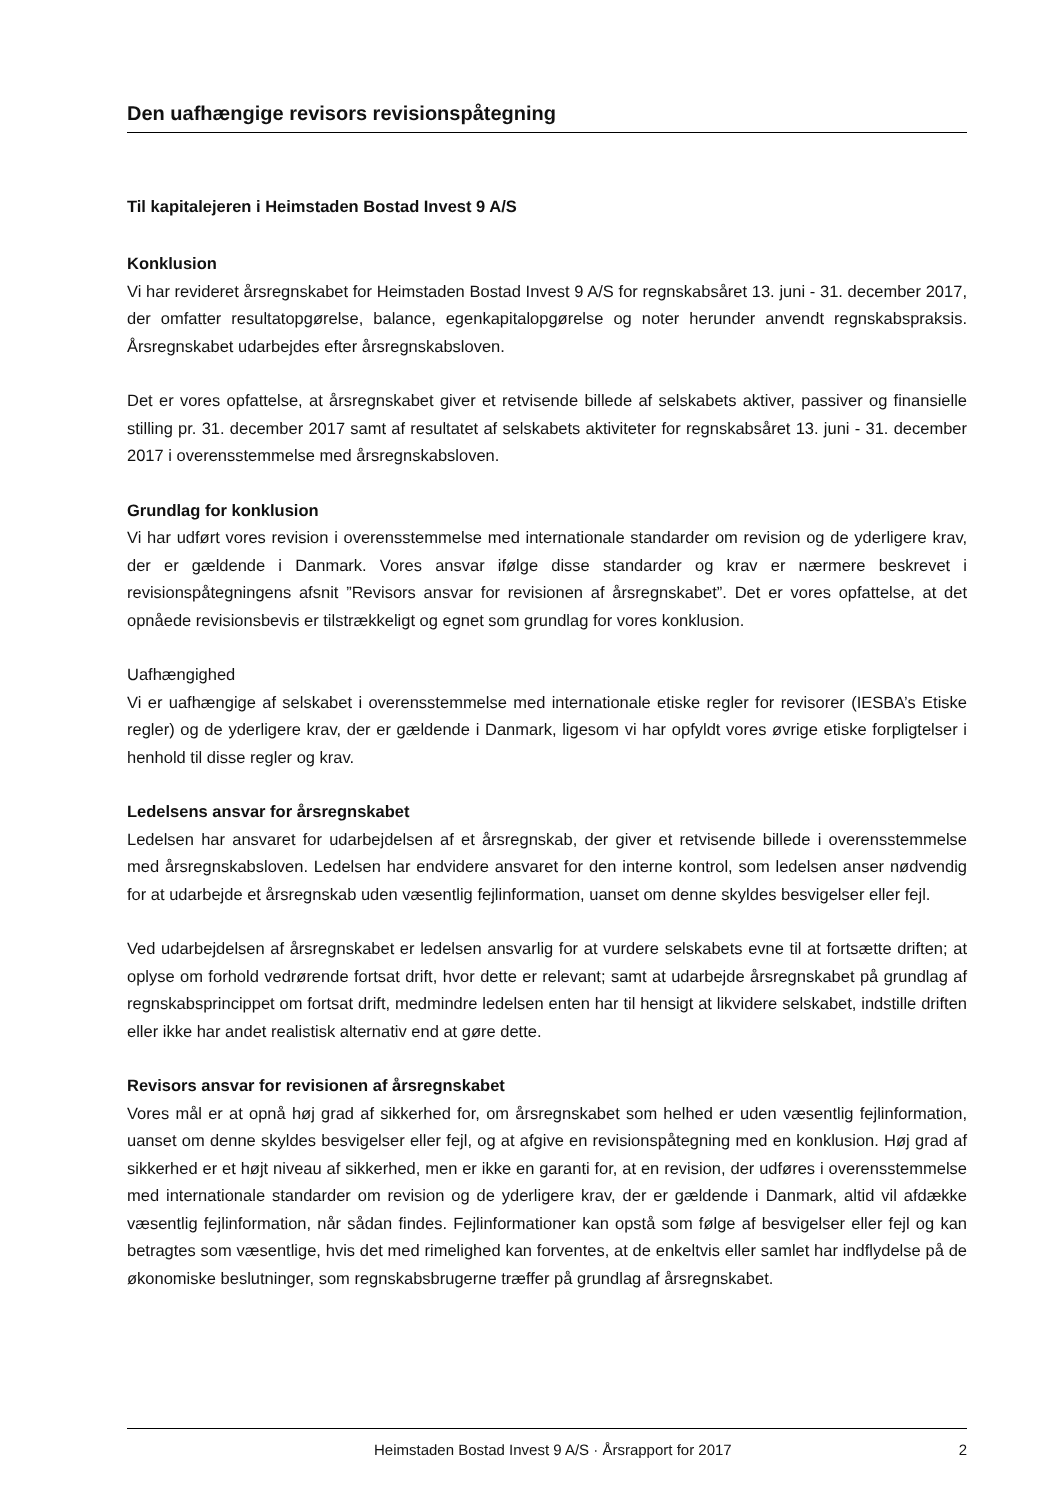Den uafhængige revisors revisionspåtegning
Til kapitalejeren i Heimstaden Bostad Invest 9 A/S
Konklusion
Vi har revideret årsregnskabet for Heimstaden Bostad Invest 9 A/S for regnskabsåret 13. juni - 31. december 2017, der omfatter resultatopgørelse, balance, egenkapitalopgørelse og noter herunder anvendt regnskabspraksis. Årsregnskabet udarbejdes efter årsregnskabsloven.
Det er vores opfattelse, at årsregnskabet giver et retvisende billede af selskabets aktiver, passiver og finansielle stilling pr. 31. december 2017 samt af resultatet af selskabets aktiviteter for regnskabsåret 13. juni - 31. december 2017 i overensstemmelse med årsregnskabsloven.
Grundlag for konklusion
Vi har udført vores revision i overensstemmelse med internationale standarder om revision og de yderligere krav, der er gældende i Danmark. Vores ansvar ifølge disse standarder og krav er nærmere beskrevet i revisionspåtegningens afsnit ”Revisors ansvar for revisionen af årsregnskabet”. Det er vores opfattelse, at det opnåede revisionsbevis er tilstrækkeligt og egnet som grundlag for vores konklusion.
Uafhængighed
Vi er uafhængige af selskabet i overensstemmelse med internationale etiske regler for revisorer (IESBA’s Etiske regler) og de yderligere krav, der er gældende i Danmark, ligesom vi har opfyldt vores øvrige etiske forpligtelser i henhold til disse regler og krav.
Ledelsens ansvar for årsregnskabet
Ledelsen har ansvaret for udarbejdelsen af et årsregnskab, der giver et retvisende billede i overensstemmelse med årsregnskabsloven. Ledelsen har endvidere ansvaret for den interne kontrol, som ledelsen anser nødvendig for at udarbejde et årsregnskab uden væsentlig fejlinformation, uanset om denne skyldes besvigelser eller fejl.
Ved udarbejdelsen af årsregnskabet er ledelsen ansvarlig for at vurdere selskabets evne til at fortsætte driften; at oplyse om forhold vedrørende fortsat drift, hvor dette er relevant; samt at udarbejde årsregnskabet på grundlag af regnskabsprincippet om fortsat drift, medmindre ledelsen enten har til hensigt at likvidere selskabet, indstille driften eller ikke har andet realistisk alternativ end at gøre dette.
Revisors ansvar for revisionen af årsregnskabet
Vores mål er at opnå høj grad af sikkerhed for, om årsregnskabet som helhed er uden væsentlig fejlinformation, uanset om denne skyldes besvigelser eller fejl, og at afgive en revisionspåtegning med en konklusion. Høj grad af sikkerhed er et højt niveau af sikkerhed, men er ikke en garanti for, at en revision, der udføres i overensstemmelse med internationale standarder om revision og de yderligere krav, der er gældende i Danmark, altid vil afdække væsentlig fejlinformation, når sådan findes. Fejlinformationer kan opstå som følge af besvigelser eller fejl og kan betragtes som væsentlige, hvis det med rimelighed kan forventes, at de enkeltvis eller samlet har indflydelse på de økonomiske beslutninger, som regnskabsbrugerne træffer på grundlag af årsregnskabet.
Heimstaden Bostad Invest 9 A/S · Årsrapport for 2017 2